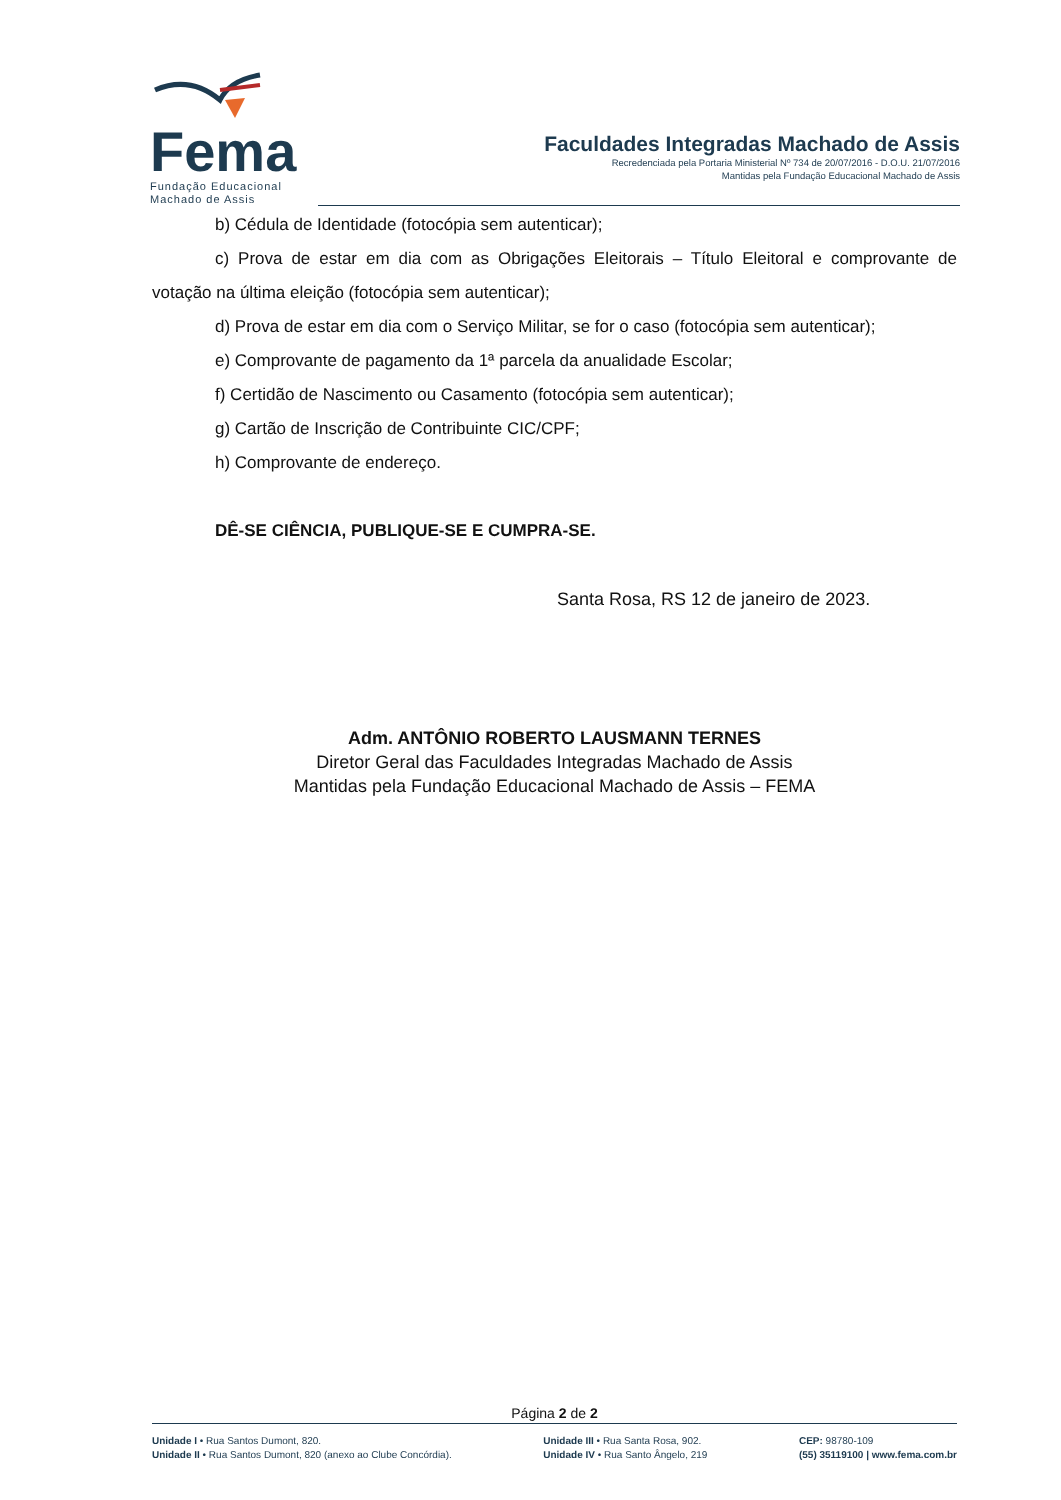Fema
Fundação Educacional
Machado de Assis
Faculdades Integradas Machado de Assis
Recredenciada pela Portaria Ministerial Nº 734 de 20/07/2016 - D.O.U. 21/07/2016
Mantidas pela Fundação Educacional Machado de Assis
b) Cédula de Identidade (fotocópia sem autenticar);
c) Prova de estar em dia com as Obrigações Eleitorais – Título Eleitoral e comprovante de votação na última eleição (fotocópia sem autenticar);
d) Prova de estar em dia com o Serviço Militar, se for o caso (fotocópia sem autenticar);
e) Comprovante de pagamento da 1ª parcela da anualidade Escolar;
f) Certidão de Nascimento ou Casamento (fotocópia sem autenticar);
g) Cartão de Inscrição de Contribuinte CIC/CPF;
h) Comprovante de endereço.
DÊ-SE CIÊNCIA, PUBLIQUE-SE E CUMPRA-SE.
Santa Rosa, RS 12 de janeiro de 2023.
Adm. ANTÔNIO ROBERTO LAUSMANN TERNES
Diretor Geral das Faculdades Integradas Machado de Assis
Mantidas pela Fundação Educacional Machado de Assis – FEMA
Página 2 de 2
Unidade I • Rua Santos Dumont, 820.
Unidade II • Rua Santos Dumont, 820 (anexo ao Clube Concórdia).
Unidade III • Rua Santa Rosa, 902.
Unidade IV • Rua Santo Ângelo, 219
CEP: 98780-109
(55) 35119100 | www.fema.com.br